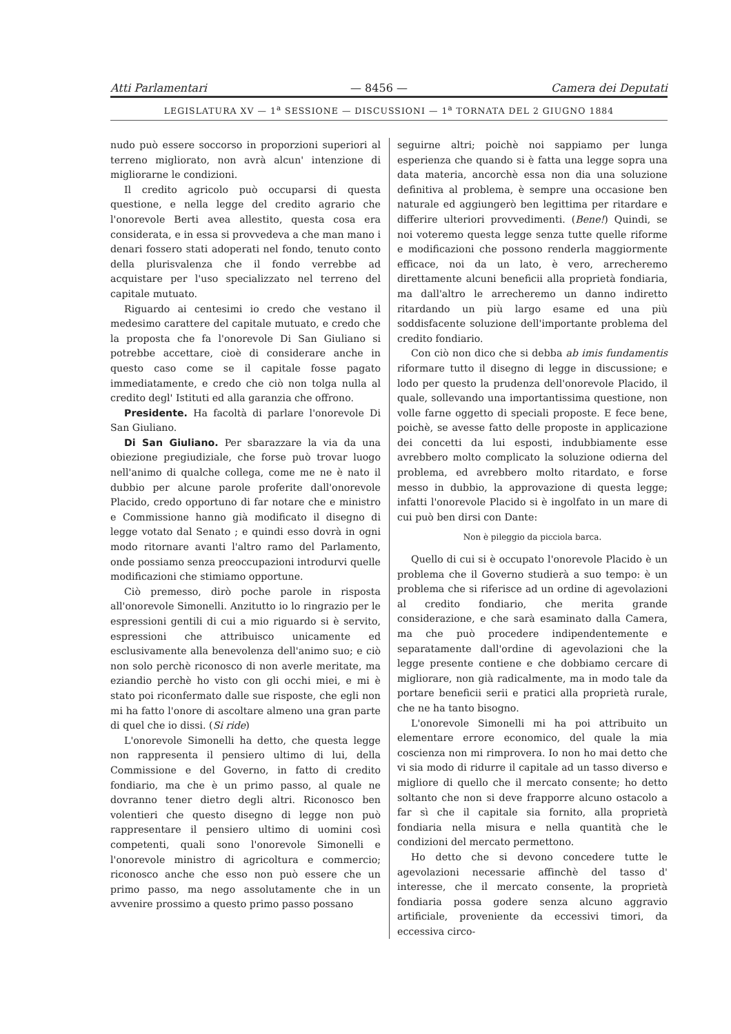Atti Parlamentari — 8456 — Camera dei Deputati
LEGISLATURA XV — 1<sup>a</sup> SESSIONE — DISCUSSIONI — 1<sup>a</sup> TORNATA DEL 2 GIUGNO 1884
nudo può essere soccorso in proporzioni superiori al terreno migliorato, non avrà alcun' intenzione di migliorarne le condizioni.
Il credito agricolo può occuparsi di questa questione, e nella legge del credito agrario che l'onorevole Berti avea allestito, questa cosa era considerata, e in essa si provvedeva a che man mano i denari fossero stati adoperati nel fondo, tenuto conto della plurisvalenza che il fondo verrebbe ad acquistare per l'uso specializzato nel terreno del capitale mutuato.
Riguardo ai centesimi io credo che vestano il medesimo carattere del capitale mutuato, e credo che la proposta che fa l'onorevole Di San Giuliano si potrebbe accettare, cioè di considerare anche in questo caso come se il capitale fosse pagato immediatamente, e credo che ciò non tolga nulla al credito degl' Istituti ed alla garanzia che offrono.
Presidente. Ha facoltà di parlare l'onorevole Di San Giuliano.
Di San Giuliano. Per sbarazzare la via da una obiezione pregiudiziale, che forse può trovar luogo nell'animo di qualche collega, come me ne è nato il dubbio per alcune parole proferite dall'onorevole Placido, credo opportuno di far notare che e ministro e Commissione hanno già modificato il disegno di legge votato dal Senato ; e quindi esso dovrà in ogni modo ritornare avanti l'altro ramo del Parlamento, onde possiamo senza preoccupazioni introdurvi quelle modificazioni che stimiamo opportune.
Ciò premesso, dirò poche parole in risposta all'onorevole Simonelli. Anzitutto io lo ringrazio per le espressioni gentili di cui a mio riguardo si è servito, espressioni che attribuisco unicamente ed esclusivamente alla benevolenza dell'animo suo; e ciò non solo perchè riconosco di non averle meritate, ma eziandio perchè ho visto con gli occhi miei, e mi è stato poi riconfermato dalle sue risposte, che egli non mi ha fatto l'onore di ascoltare almeno una gran parte di quel che io dissi. (Si ride)
L'onorevole Simonelli ha detto, che questa legge non rappresenta il pensiero ultimo di lui, della Commissione e del Governo, in fatto di credito fondiario, ma che è un primo passo, al quale ne dovranno tener dietro degli altri. Riconosco ben volentieri che questo disegno di legge non può rappresentare il pensiero ultimo di uomini così competenti, quali sono l'onorevole Simonelli e l'onorevole ministro di agricoltura e commercio; riconosco anche che esso non può essere che un primo passo, ma nego assolutamente che in un avvenire prossimo a questo primo passo possano
seguirne altri; poichè noi sappiamo per lunga esperienza che quando si è fatta una legge sopra una data materia, ancorchè essa non dia una soluzione definitiva al problema, è sempre una occasione ben naturale ed aggiungerò ben legittima per ritardare e differire ulteriori provvedimenti. (Bene!) Quindi, se noi voteremo questa legge senza tutte quelle riforme e modificazioni che possono renderla maggiormente efficace, noi da un lato, è vero, arrecheremo direttamente alcuni beneficii alla proprietà fondiaria, ma dall'altro le arrecheremo un danno indiretto ritardando un più largo esame ed una più soddisfacente soluzione dell'importante problema del credito fondiario.
Con ciò non dico che si debba ab imis fundamentis riformare tutto il disegno di legge in discussione; e lodo per questo la prudenza dell'onorevole Placido, il quale, sollevando una importantissima questione, non volle farne oggetto di speciali proposte. E fece bene, poichè, se avesse fatto delle proposte in applicazione dei concetti da lui esposti, indubbiamente esse avrebbero molto complicato la soluzione odierna del problema, ed avrebbero molto ritardato, e forse messo in dubbio, la approvazione di questa legge; infatti l'onorevole Placido si è ingolfato in un mare di cui può ben dirsi con Dante:
Non è pileggio da picciola barca.
Quello di cui si è occupato l'onorevole Placido è un problema che il Governo studierà a suo tempo: è un problema che si riferisce ad un ordine di agevolazioni al credito fondiario, che merita grande considerazione, e che sarà esaminato dalla Camera, ma che può procedere indipendentemente e separatamente dall'ordine di agevolazioni che la legge presente contiene e che dobbiamo cercare di migliorare, non già radicalmente, ma in modo tale da portare beneficii serii e pratici alla proprietà rurale, che ne ha tanto bisogno.
L'onorevole Simonelli mi ha poi attribuito un elementare errore economico, del quale la mia coscienza non mi rimprovera. Io non ho mai detto che vi sia modo di ridurre il capitale ad un tasso diverso e migliore di quello che il mercato consente; ho detto soltanto che non si deve frapporre alcuno ostacolo a far sì che il capitale sia fornito, alla proprietà fondiaria nella misura e nella quantità che le condizioni del mercato permettono.
Ho detto che si devono concedere tutte le agevolazioni necessarie affinchè del tasso d' interesse, che il mercato consente, la proprietà fondiaria possa godere senza alcuno aggravio artificiale, proveniente da eccessivi timori, da eccessiva circo-